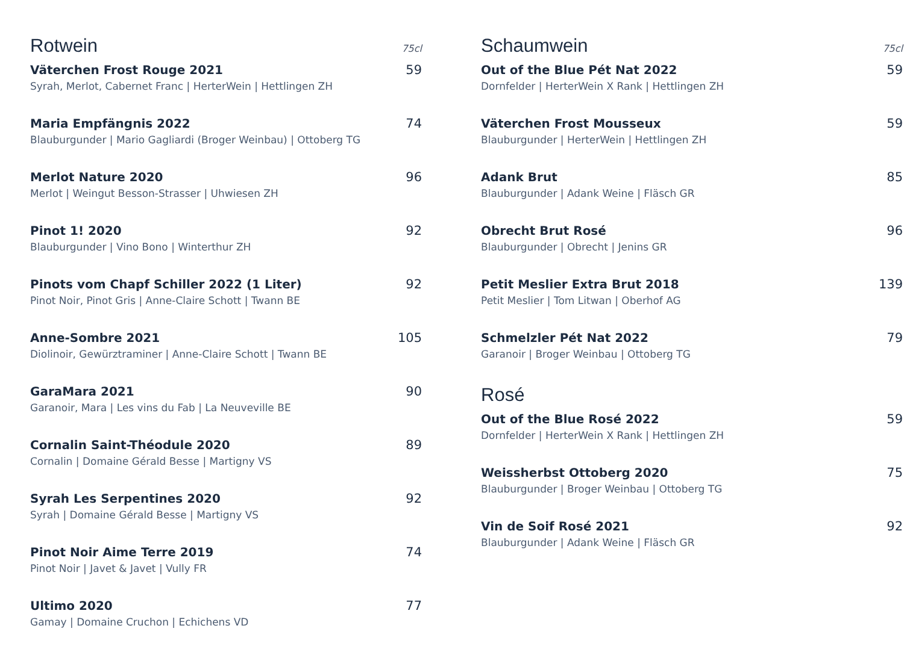Rotwein
75cl
Väterchen Frost Rouge 2021 59
Syrah, Merlot, Cabernet Franc | HerterWein | Hettlingen ZH
Maria Empfängnis 2022 74
Blauburgunder | Mario Gagliardi (Broger Weinbau) | Ottoberg TG
Merlot Nature 2020 96
Merlot | Weingut Besson-Strasser | Uhwiesen ZH
Pinot 1! 2020 92
Blauburgunder | Vino Bono | Winterthur ZH
Pinots vom Chapf Schiller 2022 (1 Liter) 92
Pinot Noir, Pinot Gris | Anne-Claire Schott | Twann BE
Anne-Sombre 2021 105
Diolinoir, Gewürztraminer | Anne-Claire Schott | Twann BE
GaraMara 2021 90
Garanoir, Mara | Les vins du Fab | La Neuveville BE
Cornalin Saint-Théodule 2020 89
Cornalin | Domaine Gérald Besse | Martigny VS
Syrah Les Serpentines 2020 92
Syrah | Domaine Gérald Besse | Martigny VS
Pinot Noir Aime Terre 2019 74
Pinot Noir | Javet & Javet | Vully FR
Ultimo 2020 77
Gamay | Domaine Cruchon | Echichens VD
Schaumwein
75cl
Out of the Blue Pét Nat 2022 59
Dornfelder | HerterWein X Rank | Hettlingen ZH
Väterchen Frost Mousseux 59
Blauburgunder | HerterWein | Hettlingen ZH
Adank Brut 85
Blauburgunder | Adank Weine | Fläsch GR
Obrecht Brut Rosé 96
Blauburgunder | Obrecht | Jenins GR
Petit Meslier Extra Brut 2018 139
Petit Meslier | Tom Litwan | Oberhof AG
Schmelzler Pét Nat 2022 79
Garanoir | Broger Weinbau | Ottoberg TG
Rosé
Out of the Blue Rosé 2022 59
Dornfelder | HerterWein X Rank | Hettlingen ZH
Weissherbst Ottoberg 2020 75
Blauburgunder | Broger Weinbau | Ottoberg TG
Vin de Soif Rosé 2021 92
Blauburgunder | Adank Weine | Fläsch GR